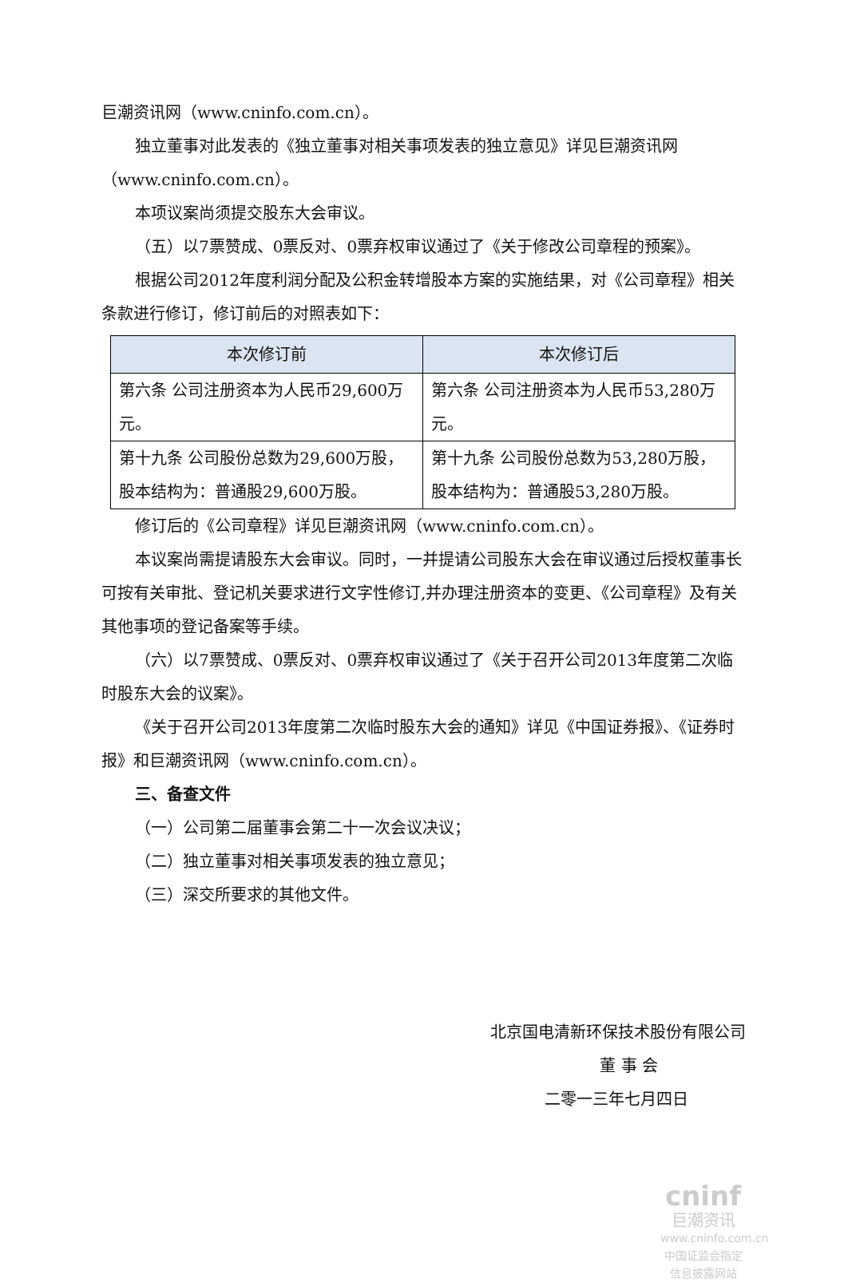巨潮资讯网（www.cninfo.com.cn）。
独立董事对此发表的《独立董事对相关事项发表的独立意见》详见巨潮资讯网（www.cninfo.com.cn）。
本项议案尚须提交股东大会审议。
（五）以7票赞成、0票反对、0票弃权审议通过了《关于修改公司章程的预案》。
根据公司2012年度利润分配及公积金转增股本方案的实施结果，对《公司章程》相关条款进行修订，修订前后的对照表如下：
| 本次修订前 | 本次修订后 |
| --- | --- |
| 第六条 公司注册资本为人民币29,600万元。 | 第六条 公司注册资本为人民币53,280万元。 |
| 第十九条 公司股份总数为29,600万股，股本结构为：普通股29,600万股。 | 第十九条 公司股份总数为53,280万股，股本结构为：普通股53,280万股。 |
修订后的《公司章程》详见巨潮资讯网（www.cninfo.com.cn）。
本议案尚需提请股东大会审议。同时，一并提请公司股东大会在审议通过后授权董事长可按有关审批、登记机关要求进行文字性修订,并办理注册资本的变更、《公司章程》及有关其他事项的登记备案等手续。
（六）以7票赞成、0票反对、0票弃权审议通过了《关于召开公司2013年度第二次临时股东大会的议案》。
《关于召开公司2013年度第二次临时股东大会的通知》详见《中国证券报》、《证券时报》和巨潮资讯网（www.cninfo.com.cn）。
三、备查文件
（一）公司第二届董事会第二十一次会议决议；
（二）独立董事对相关事项发表的独立意见；
（三）深交所要求的其他文件。
北京国电清新环保技术股份有限公司
董 事 会
二零一三年七月四日
cninf
巨潮资讯
www.cninfo.com.cn
中国证监会指定信息披露网站